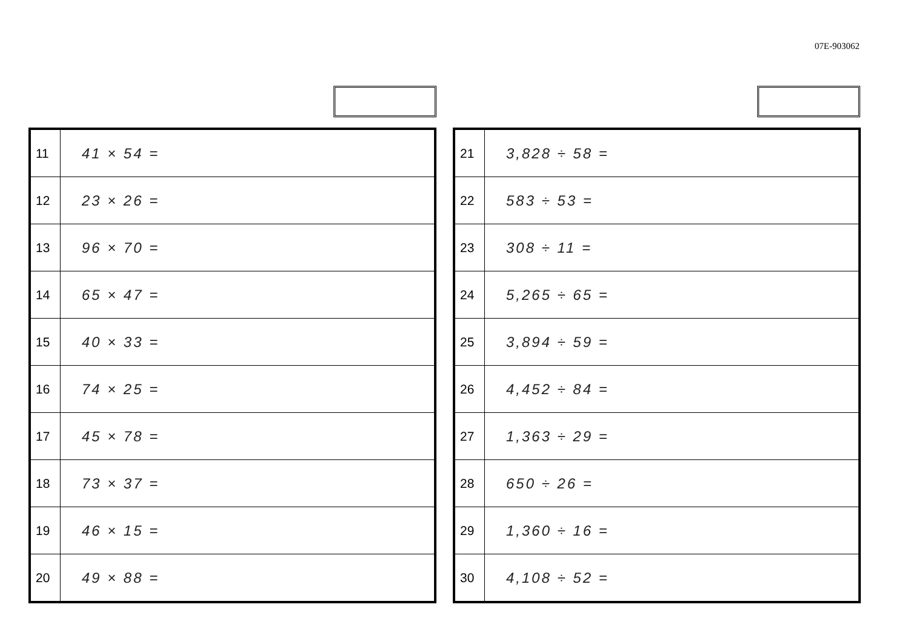07E-903062
| 11 | 41 × 54 = |
| 12 | 23 × 26 = |
| 13 | 96 × 70 = |
| 14 | 65 × 47 = |
| 15 | 40 × 33 = |
| 16 | 74 × 25 = |
| 17 | 45 × 78 = |
| 18 | 73 × 37 = |
| 19 | 46 × 15 = |
| 20 | 49 × 88 = |
| 21 | 3,828 ÷ 58 = |
| 22 | 583 ÷ 53 = |
| 23 | 308 ÷ 11 = |
| 24 | 5,265 ÷ 65 = |
| 25 | 3,894 ÷ 59 = |
| 26 | 4,452 ÷ 84 = |
| 27 | 1,363 ÷ 29 = |
| 28 | 650 ÷ 26 = |
| 29 | 1,360 ÷ 16 = |
| 30 | 4,108 ÷ 52 = |